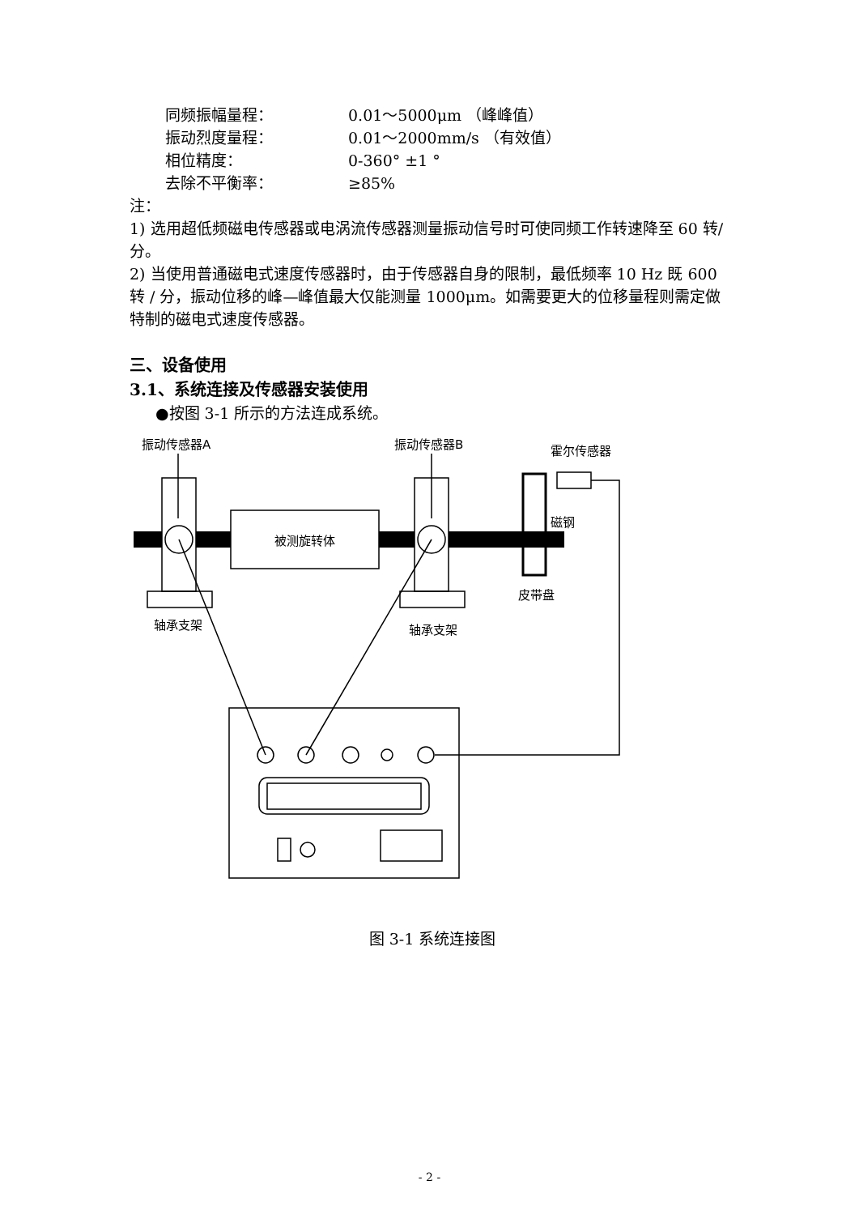同频振幅量程： 0.01～5000μm （峰峰值）
振动烈度量程： 0.01～2000mm/s （有效值）
相位精度： 0-360° ±1 °
去除不平衡率： ≥85%
注：
1) 选用超低频磁电传感器或电涡流传感器测量振动信号时可使同频工作转速降至 60 转/分。
2) 当使用普通磁电式速度传感器时，由于传感器自身的限制，最低频率 10 Hz 既 600 转 / 分，振动位移的峰—峰值最大仅能测量 1000μm。如需要更大的位移量程则需定做特制的磁电式速度传感器。
三、设备使用
3.1、系统连接及传感器安装使用
●按图 3-1 所示的方法连成系统。
被测旋转体
振动传感器A
振动传感器B
霍尔传感器
磁钢
皮带盘
轴承支架
轴承支架
图 3-1 系统连接图
- 2 -